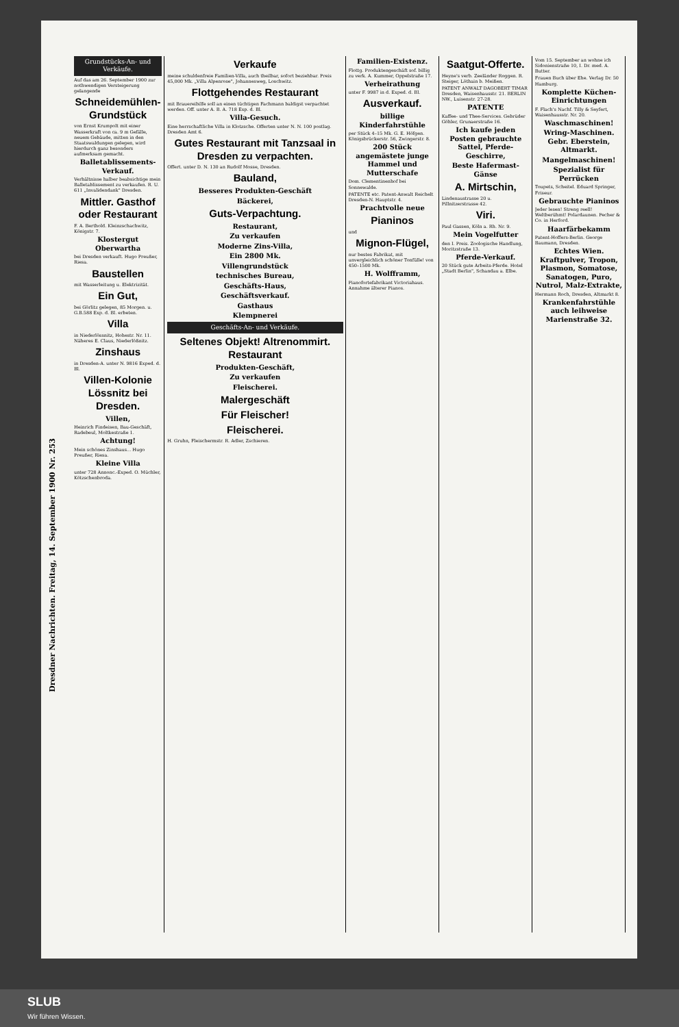Dresdner Nachrichten. Freitag, 14. September 1900 Nr. 253
Grundstücks-An- und Verkäufe.
Auf das am 26. September 1900 zur nothwendigen Versteigerung gelangende
Schneidemühlen-Grundstück
von Ernst Krumpolt mit einer Wasserkraft von ca. 9 m Gefälle, neuem Gebäude, mitten in den Staatswaldungen gelegen, wird hierdurch ganz besonders aufmerksam gemacht.
Balletablissements-Verkauf.
Verhältnisse halber beabsichtige mein Balletablissement zu verkaufen. R. U. 611 „Invalidendank" Dresden.
Mittler. Gasthof oder Restaurant
F. A. Berthold. Kleinzschachwitz, Königstr. 7.
Klostergut Oberwartha
bei Dresden verkauft. Hugo Preußer, Riesa.
Baustellen
mit Wasserleitung u. Elektrizität.
Ein Gut,
bei Görlitz gelegen, 85 Morgen. u. G.B.588 Exp. d. Bl. erbeten.
Villa
in Niederlössnitz, Hohestr. Nr. 11. Näheres E. Claus, Niederlößnitz.
Zinshaus
in Dresden-A. unter N. 9816 Exped. d. Bl.
Villen-Kolonie Lössnitz bei Dresden.
Villen,
Heinrich Findeisen, Bau-Geschäft, Radebeul, Moltkestraße 1.
Achtung!
Mein schönes Zinshaus... Hugo Preußer, Riesa.
Kleine Villa
unter 728 Annonc.-Exped. O. Müchler, Kötzschenbroda.
Verkaufe
meine schuldenfreie Familien-Villa, auch theilbar, sofort beziehbar. Preis 45,000 Mk. „Villa Alpenrose", Johannesweg, Loschwitz.
Flottgehendes Restaurant
mit Brauereibilfe soll an einen tüchtigen Fachmann baldigst verpachtet werden. Off. unter A. B. A. 718 Exp. d. Bl.
Villa-Gesuch.
Eine herrschaftliche Villa in Klotzsche. Offerten unter N. N. 100 postlag. Dresden Amt 6.
Gutes Restaurant mit Tanzsaal in Dresden zu verpachten.
Offert. unter D. N. 130 an Rudolf Mosse, Dresden.
Bauland,
Besseres Produkten-Geschäft
Bäckerei,
Guts-Verpachtung.
Restaurant,
Zu verkaufen
Moderne Zins-Villa,
Ein 2800 Mk.
Villengrundstück
technisches Bureau,
Geschäfts-Haus,
Geschäftsverkauf.
Gasthaus
Klempnerei
Geschäfts-An- und Verkäufe.
Seltenes Objekt! Altrenommirt. Restaurant
Produkten-Geschäft,
Zu verkaufen
Fleischerei.
Malergeschäft
Für Fleischer!
Fleischerei.
H. Gruhn, Fleischermstr. R. Adler, Zschieren.
Familien-Existenz.
Flottg. Produktengeschäft sof. billig zu verk. A. Kummer, Oppelstraße 17.
Verheirathung
unter F. 9987 in d. Exped. d. Bl.
Ausverkauf.
billige Kinderfahrstühle
per Stück 4–15 Mk. G. E. Höfgen. Königsbrückerstr. 56, Zwingerstr. 8.
200 Stück angemästete junge Hammel und Mutterschafe
Dom. Clementinenhof bei Sonnewalde.
PATENTE etc. Patent-Anwalt Reichelt Dresden-N. Hauptstr. 4.
Prachtvolle neue
Pianinos
und
Mignon-Flügel,
nur bestes Fabrikat, mit unvergleichlich schöner Tonfülle! von 450–1500 Mk.
H. Wolfframm,
Pianofortefabrikant Victoriahaus. Annahme älterer Pianos.
Saatgut-Offerte.
Heyne's verb. Zeeländer Roggen. R. Steiger, Löthain b. Meißen.
PATENT ANWALT DAGOBERT TIMAR Dresden, Waisenhausstr. 21. BERLIN NW., Luisenstr. 27-28.
PATENTE
Kaffee- und Thee-Services. Gebrüder Göhler, Grunaerstraße 16.
Ich kaufe jeden Posten gebrauchte Sattel, Pferde-Geschirre,
Beste Hafermast-Gänse
A. Mirtschin,
Lindenaustrasse 20 u. Pillnitzerstrasse 42.
Viri.
Paul Gassen, Köln a. Rh. Nr. 9.
Mein Vogelfutter
den I. Preis. Zoologische Handlung, Moritzstraße 13.
Pferde-Verkauf.
20 Stück gute Arbeits-Pferde. Hotel „Stadt Berlin", Schandau a. Elbe.
Vom 15. September an wohne ich Sidonienstraße 10, I. Dr. med. A. Butter.
Frauen Buch über Ehe. Verlag Dr. 50 Hamburg.
Komplette Küchen-Einrichtungen
F. Flach's Nachf. Tilly & Seyfert, Waisenhausstr. Nr. 20.
Waschmaschinen!
Wring-Maschinen. Gebr. Eberstein, Altmarkt.
Mangelmaschinen!
Spezialist für Perrücken
Toupets, Scheitel. Eduard Springer, Friseur.
Gebrauchte Pianinos
Jeder lesen! Streng reell! Weltberühmt! Polardaunen. Pecher & Co. in Herford.
Haarfärbekamm
Patent-Hoffers-Berlin. George Baumann, Dresden.
Echtes Wien. Kraftpulver, Tropon, Plasmon, Somatose, Sanatogen, Puro, Nutrol, Malz-Extrakte,
Hermann Roch, Dresden, Altmarkt 8.
Krankenfahrstühle auch leihweise Marienstraße 32.
SLUB
Wir führen Wissen.